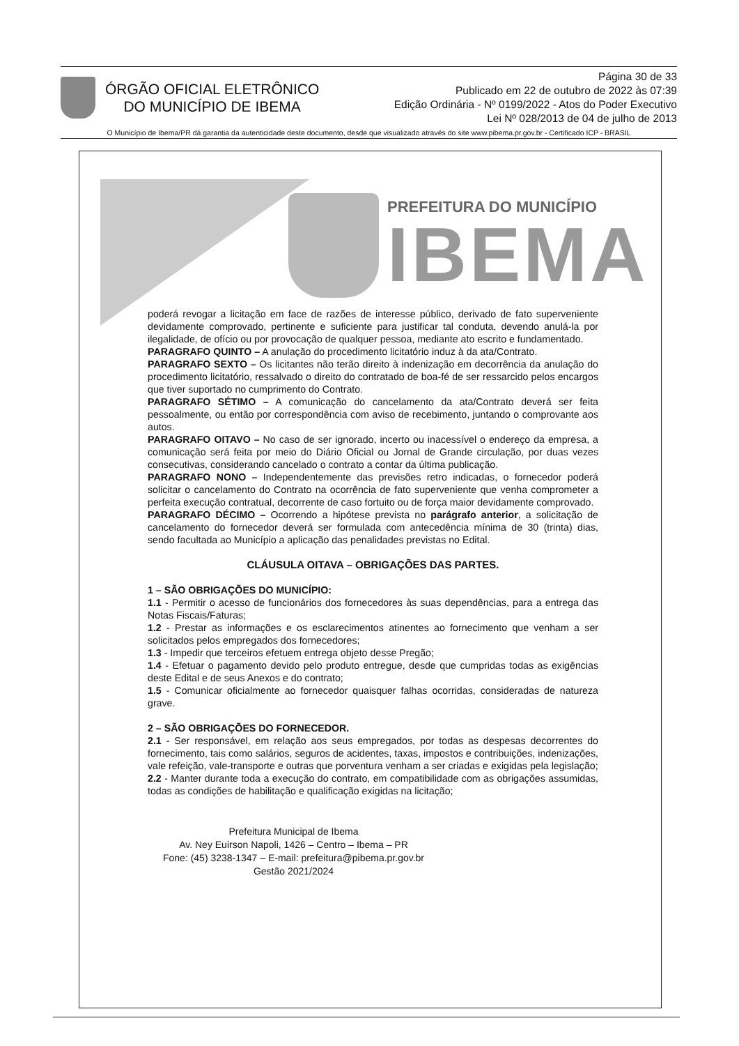ÓRGÃO OFICIAL ELETRÔNICO
DO MUNICÍPIO DE IBEMA
Página 30 de 33
Publicado em 22 de outubro de 2022 às 07:39
Edição Ordinária - Nº 0199/2022 - Atos do Poder Executivo
Lei Nº 028/2013 de 04 de julho de 2013
O Município de Ibema/PR dá garantia da autenticidade deste documento, desde que visualizado através do site www.pibema.pr.gov.br - Certificado ICP - BRASIL
PREFEITURA DO MUNICÍPIO
IBEMA
poderá revogar a licitação em face de razões de interesse público, derivado de fato superveniente devidamente comprovado, pertinente e suficiente para justificar tal conduta, devendo anulá-la por ilegalidade, de ofício ou por provocação de qualquer pessoa, mediante ato escrito e fundamentado.
PARAGRAFO QUINTO – A anulação do procedimento licitatório induz à da ata/Contrato.
PARAGRAFO SEXTO – Os licitantes não terão direito à indenização em decorrência da anulação do procedimento licitatório, ressalvado o direito do contratado de boa-fé de ser ressarcido pelos encargos que tiver suportado no cumprimento do Contrato.
PARAGRAFO SÉTIMO – A comunicação do cancelamento da ata/Contrato deverá ser feita pessoalmente, ou então por correspondência com aviso de recebimento, juntando o comprovante aos autos.
PARAGRAFO OITAVO – No caso de ser ignorado, incerto ou inacessível o endereço da empresa, a comunicação será feita por meio do Diário Oficial ou Jornal de Grande circulação, por duas vezes consecutivas, considerando cancelado o contrato a contar da última publicação.
PARAGRAFO NONO – Independentemente das previsões retro indicadas, o fornecedor poderá solicitar o cancelamento do Contrato na ocorrência de fato superveniente que venha comprometer a perfeita execução contratual, decorrente de caso fortuito ou de força maior devidamente comprovado.
PARAGRAFO DÉCIMO – Ocorrendo a hipótese prevista no parágrafo anterior, a solicitação de cancelamento do fornecedor deverá ser formulada com antecedência mínima de 30 (trinta) dias, sendo facultada ao Município a aplicação das penalidades previstas no Edital.
CLÁUSULA OITAVA – OBRIGAÇÕES DAS PARTES.
1 – SÃO OBRIGAÇÕES DO MUNICÍPIO:
1.1 - Permitir o acesso de funcionários dos fornecedores às suas dependências, para a entrega das Notas Fiscais/Faturas;
1.2 - Prestar as informações e os esclarecimentos atinentes ao fornecimento que venham a ser solicitados pelos empregados dos fornecedores;
1.3 - Impedir que terceiros efetuem entrega objeto desse Pregão;
1.4 - Efetuar o pagamento devido pelo produto entregue, desde que cumpridas todas as exigências deste Edital e de seus Anexos e do contrato;
1.5 - Comunicar oficialmente ao fornecedor quaisquer falhas ocorridas, consideradas de natureza grave.
2 – SÃO OBRIGAÇÕES DO FORNECEDOR.
2.1 - Ser responsável, em relação aos seus empregados, por todas as despesas decorrentes do fornecimento, tais como salários, seguros de acidentes, taxas, impostos e contribuições, indenizações, vale refeição, vale-transporte e outras que porventura venham a ser criadas e exigidas pela legislação;
2.2 - Manter durante toda a execução do contrato, em compatibilidade com as obrigações assumidas, todas as condições de habilitação e qualificação exigidas na licitação;
Prefeitura Municipal de Ibema
Av. Ney Euirson Napoli, 1426 – Centro – Ibema – PR
Fone: (45) 3238-1347 – E-mail: prefeitura@pibema.pr.gov.br
Gestão 2021/2024